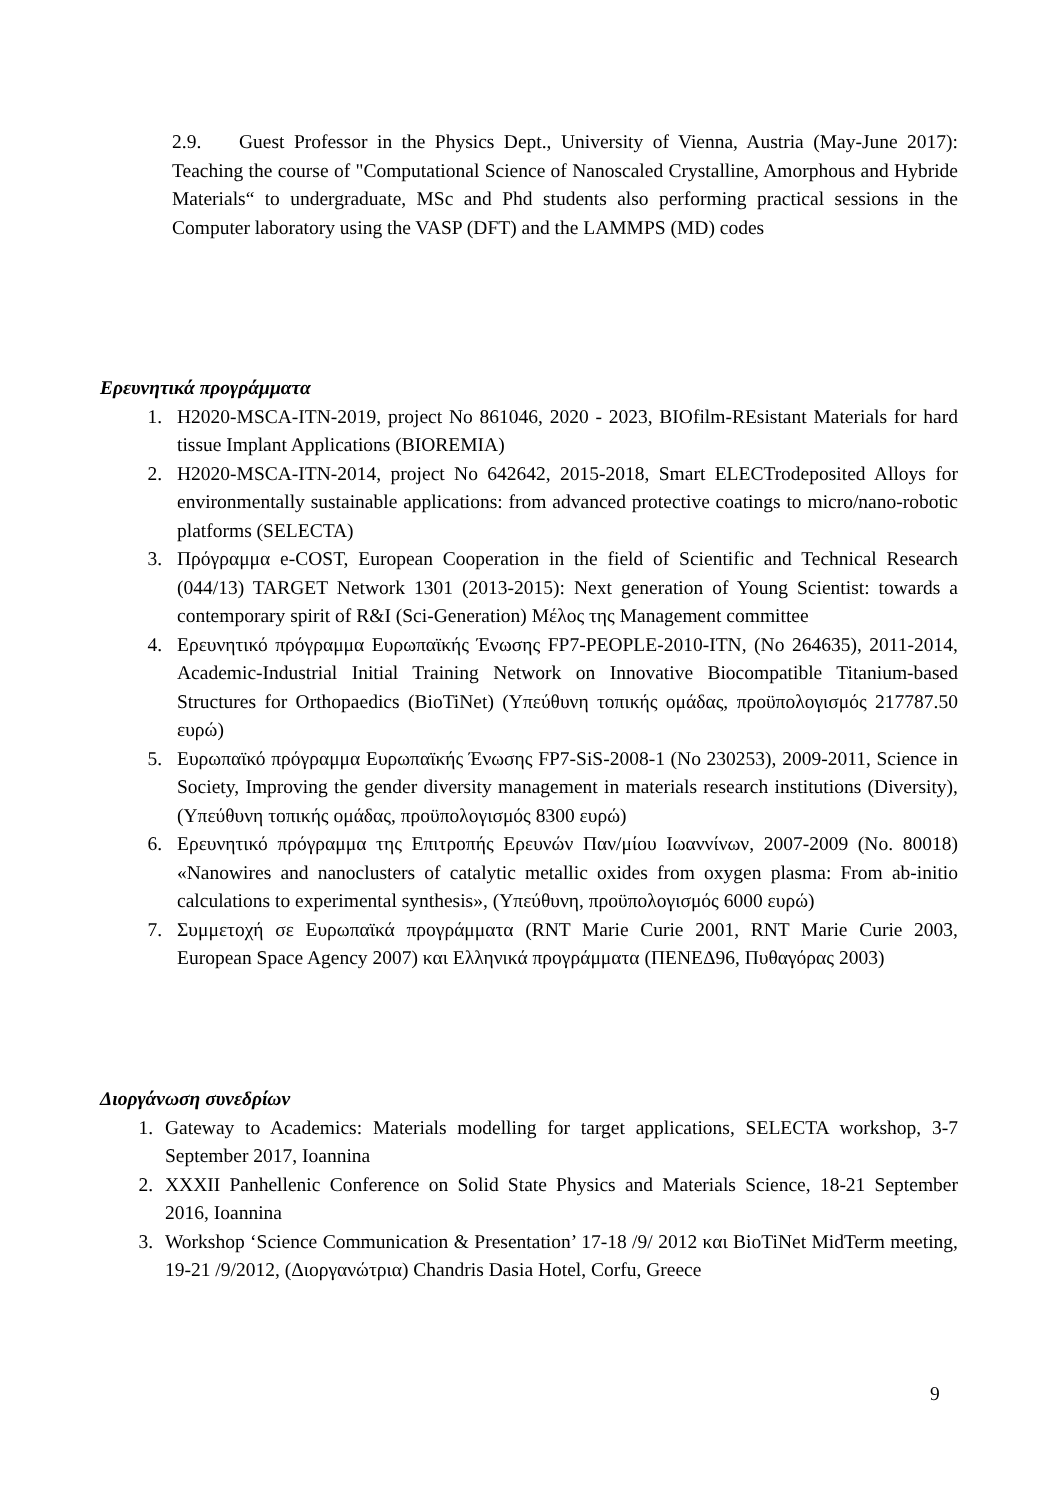2.9. Guest Professor in the Physics Dept., University of Vienna, Austria (May-June 2017): Teaching the course of "Computational Science of Nanoscaled Crystalline, Amorphous and Hybride Materials“ to undergraduate, MSc and Phd students also performing practical sessions in the Computer laboratory using the VASP (DFT) and the LAMMPS (MD) codes
Ερευνητικά προγράμματα
1. H2020-MSCA-ITN-2019, project No 861046, 2020 - 2023, BIOfilm-REsistant Materials for hard tissue Implant Applications (BIOREMIA)
2. H2020-MSCA-ITN-2014, project No 642642, 2015-2018, Smart ELECTrodeposited Alloys for environmentally sustainable applications: from advanced protective coatings to micro/nano-robotic platforms (SELECTA)
3. Πρόγραμμα e-COST, European Cooperation in the field of Scientific and Technical Research (044/13) TARGET Network 1301 (2013-2015): Next generation of Young Scientist: towards a contemporary spirit of R&I (Sci-Generation) Μέλος της Management committee
4. Ερευνητικό πρόγραμμα Ευρωπαϊκής Ένωσης FP7-PEOPLE-2010-ITN, (No 264635), 2011-2014, Academic-Industrial Initial Training Network on Innovative Biocompatible Titanium-based Structures for Orthopaedics (BioTiNet) (Υπεύθυνη τοπικής ομάδας, προϋπολογισμός 217787.50 ευρώ)
5. Ευρωπαϊκό πρόγραμμα Ευρωπαϊκής Ένωσης FP7-SiS-2008-1 (No 230253), 2009-2011, Science in Society, Improving the gender diversity management in materials research institutions (Diversity), (Υπεύθυνη τοπικής ομάδας, προϋπολογισμός 8300 ευρώ)
6. Ερευνητικό πρόγραμμα της Επιτροπής Ερευνών Παν/μίου Ιωαννίνων, 2007-2009 (No. 80018) «Nanowires and nanoclusters of catalytic metallic oxides from oxygen plasma: From ab-initio calculations to experimental synthesis», (Υπεύθυνη, προϋπολογισμός 6000 ευρώ)
7. Συμμετοχή σε Ευρωπαϊκά προγράμματα (RNT Marie Curie 2001, RNT Marie Curie 2003, European Space Agency 2007) και Ελληνικά προγράμματα (ΠΕΝΕΔ96, Πυθαγόρας 2003)
Διοργάνωση συνεδρίων
1. Gateway to Academics: Materials modelling for target applications, SELECTA workshop, 3-7 September 2017, Ioannina
2. XXXII Panhellenic Conference on Solid State Physics and Materials Science, 18-21 September 2016, Ioannina
3. Workshop ‘Science Communication & Presentation’ 17-18 /9/ 2012 και BioTiNet MidTerm meeting, 19-21 /9/2012, (Διοργανώτρια) Chandris Dasia Hotel, Corfu, Greece
9